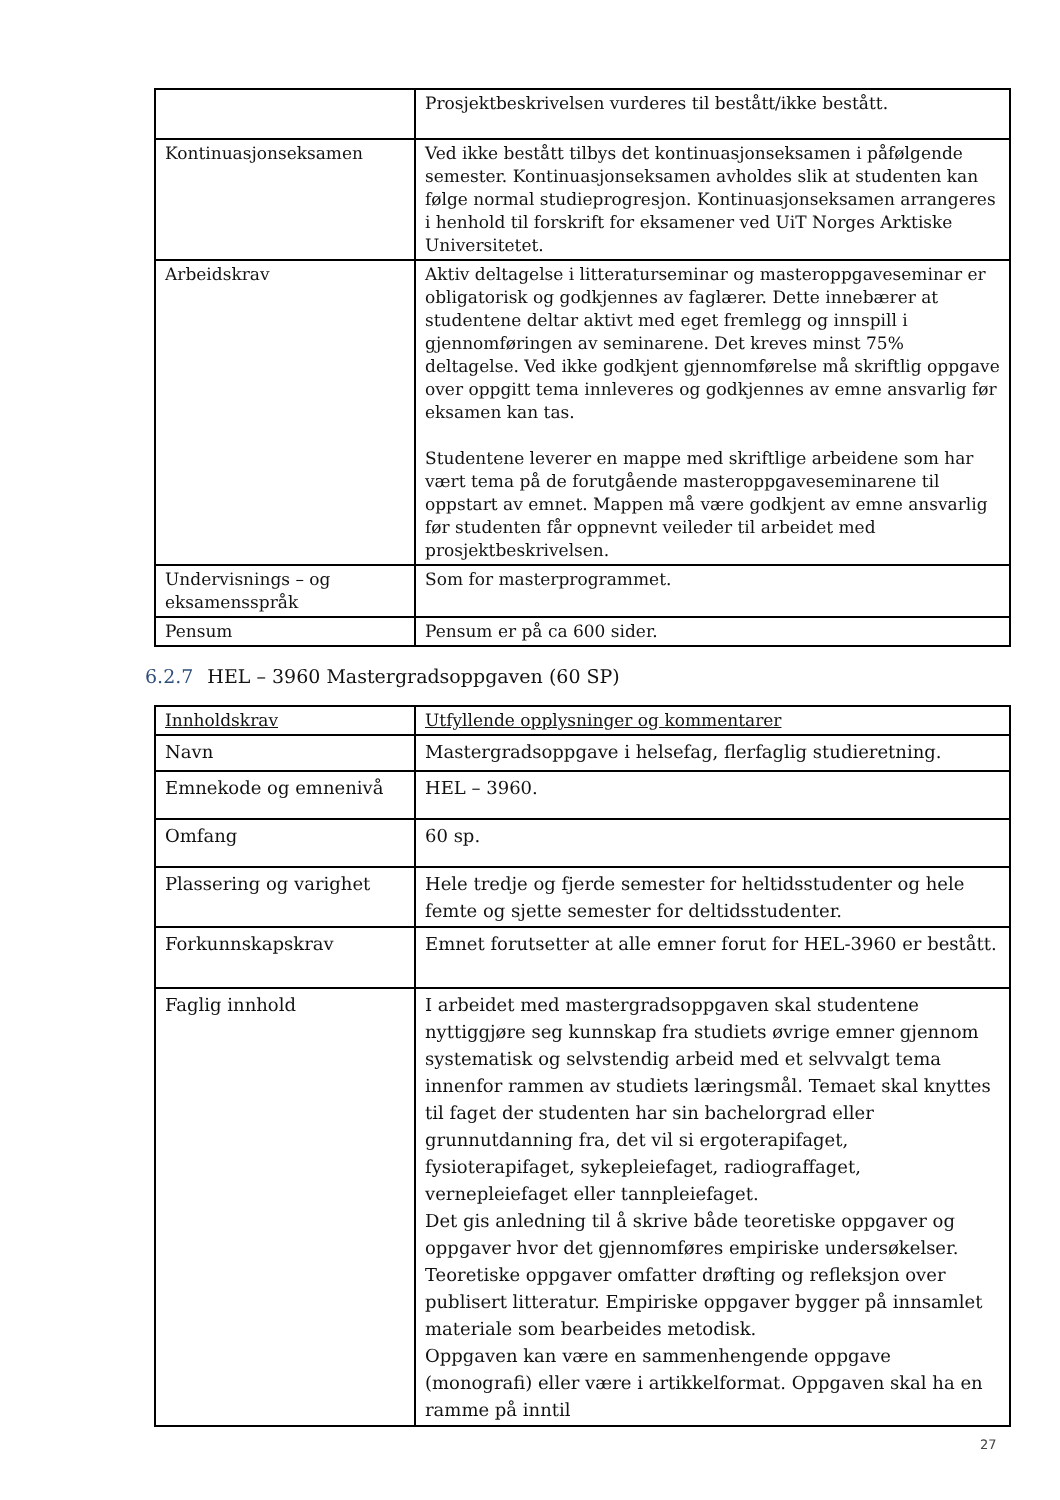| | Prosjektbeskrivelsen vurderes til bestått/ikke bestått. |
| Kontinuasjonseksamen | Ved ikke bestått tilbys det kontinuasjonseksamen i påfølgende semester. Kontinuasjonseksamen avholdes slik at studenten kan følge normal studieprogresjon. Kontinuasjonseksamen arrangeres i henhold til forskrift for eksamener ved UiT Norges Arktiske Universitetet. |
| Arbeidskrav | Aktiv deltagelse i litteraturseminar og masteroppgaveseminar er obligatorisk og godkjennes av faglærer. Dette innebærer at studentene deltar aktivt med eget fremlegg og innspill i gjennomføringen av seminarene. Det kreves minst 75% deltagelse. Ved ikke godkjent gjennomførelse må skriftlig oppgave over oppgitt tema innleveres og godkjennes av emne ansvarlig før eksamen kan tas. Studentene leverer en mappe med skriftlige arbeidene som har vært tema på de forutgående masteroppgaveseminarene til oppstart av emnet. Mappen må være godkjent av emne ansvarlig før studenten får oppnevnt veileder til arbeidet med prosjektbeskrivelsen. |
| Undervisnings – og eksamensspråk | Som for masterprogrammet. |
| Pensum | Pensum er på ca 600 sider. |
6.2.7 HEL – 3960 Mastergradsoppgaven (60 SP)
| Innholdskrav | Utfyllende opplysninger og kommentarer |
| --- | --- |
| Navn | Mastergradsoppgave i helsefag, flerfaglig studieretning. |
| Emnekode og emnenivå | HEL – 3960. |
| Omfang | 60 sp. |
| Plassering og varighet | Hele tredje og fjerde semester for heltidsstudenter og hele femte og sjette semester for deltidsstudenter. |
| Forkunnskapskrav | Emnet forutsetter at alle emner forut for HEL-3960 er bestått. |
| Faglig innhold | I arbeidet med mastergradsoppgaven skal studentene nyttiggjøre seg kunnskap fra studiets øvrige emner gjennom systematisk og selvstendig arbeid med et selvvalgt tema innenfor rammen av studiets læringsmål. Temaet skal knyttes til faget der studenten har sin bachelorgrad eller grunnutdanning fra, det vil si ergoterapifaget, fysioterapifaget, sykepleiefaget, radiograffaget, vernepleiefaget eller tannpleiefaget. Det gis anledning til å skrive både teoretiske oppgaver og oppgaver hvor det gjennomføres empiriske undersøkelser. Teoretiske oppgaver omfatter drøfting og refleksjon over publisert litteratur. Empiriske oppgaver bygger på innsamlet materiale som bearbeides metodisk. Oppgaven kan være en sammenhengende oppgave (monografi) eller være i artikkelformat. Oppgaven skal ha en ramme på inntil |
27